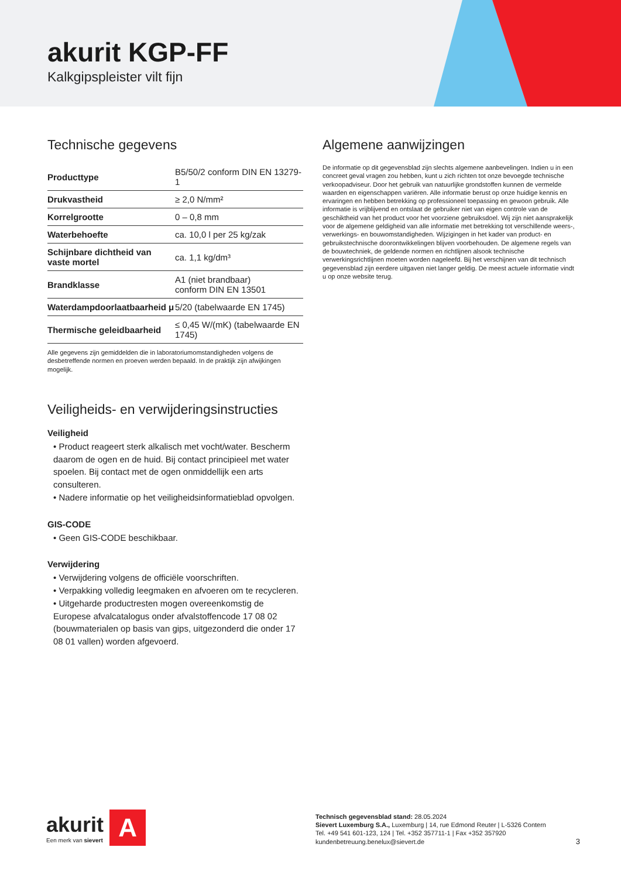akurit KGP-FF
Kalkgipspleister vilt fijn
Technische gegevens
| Producttype | B5/50/2 conform DIN EN 13279-1 |
| Drukvastheid | ≥ 2,0 N/mm² |
| Korrelgrootte | 0 – 0,8 mm |
| Waterbehoefte | ca. 10,0 l per 25 kg/zak |
| Schijnbare dichtheid van vaste mortel | ca. 1,1 kg/dm³ |
| Brandklasse | A1 (niet brandbaar) conform DIN EN 13501 |
| Waterdampdoorlaatbaarheid μ | 5/20 (tabelwaarde EN 1745) |
| Thermische geleidbaarheid | ≤ 0,45 W/(mK) (tabelwaarde EN 1745) |
Alle gegevens zijn gemiddelden die in laboratoriumomstandigheden volgens de desbetreffende normen en proeven werden bepaald. In de praktijk zijn afwijkingen mogelijk.
Veiligheids- en verwijderingsinstructies
Veiligheid
• Product reageert sterk alkalisch met vocht/water. Bescherm daarom de ogen en de huid. Bij contact principieel met water spoelen. Bij contact met de ogen onmiddellijk een arts consulteren.
• Nadere informatie op het veiligheidsinformatieblad opvolgen.
GIS-CODE
• Geen GIS-CODE beschikbaar.
Verwijdering
• Verwijdering volgens de officiële voorschriften.
• Verpakking volledig leegmaken en afvoeren om te recycleren.
• Uitgeharde productresten mogen overeenkomstig de Europese afvalcatalogus onder afvalstoffencode 17 08 02 (bouwmaterialen op basis van gips, uitgezonderd die onder 17 08 01 vallen) worden afgevoerd.
Algemene aanwijzingen
De informatie op dit gegevensblad zijn slechts algemene aanbevelingen. Indien u in een concreet geval vragen zou hebben, kunt u zich richten tot onze bevoegde technische verkoopadviseur. Door het gebruik van natuurlijke grondstoffen kunnen de vermelde waarden en eigenschappen variëren. Alle informatie berust op onze huidige kennis en ervaringen en hebben betrekking op professioneel toepassing en gewoon gebruik. Alle informatie is vrijblijvend en ontslaat de gebruiker niet van eigen controle van de geschiktheid van het product voor het voorziene gebruiksdoel. Wij zijn niet aansprakelijk voor de algemene geldigheid van alle informatie met betrekking tot verschillende weers-, verwerkings- en bouwomstandigheden. Wijzigingen in het kader van product- en gebruikstechnische doorontwikkelingen blijven voorbehouden. De algemene regels van de bouwtechniek, de geldende normen en richtlijnen alsook technische verwerkingsrichtlijnen moeten worden nageleefd. Bij het verschijnen van dit technisch gegevensblad zijn eerdere uitgaven niet langer geldig. De meest actuele informatie vindt u op onze website terug.
akurit
Een merk van sievert
A
Technisch gegevensblad stand: 28.05.2024
Sievert Luxemburg S.A., Luxemburg | 14, rue Edmond Reuter | L-5326 Contern
Tel. +49 541 601-123, 124 | Tel. +352 357711-1 | Fax +352 357920
kundenbetreuung.benelux@sievert.de
3